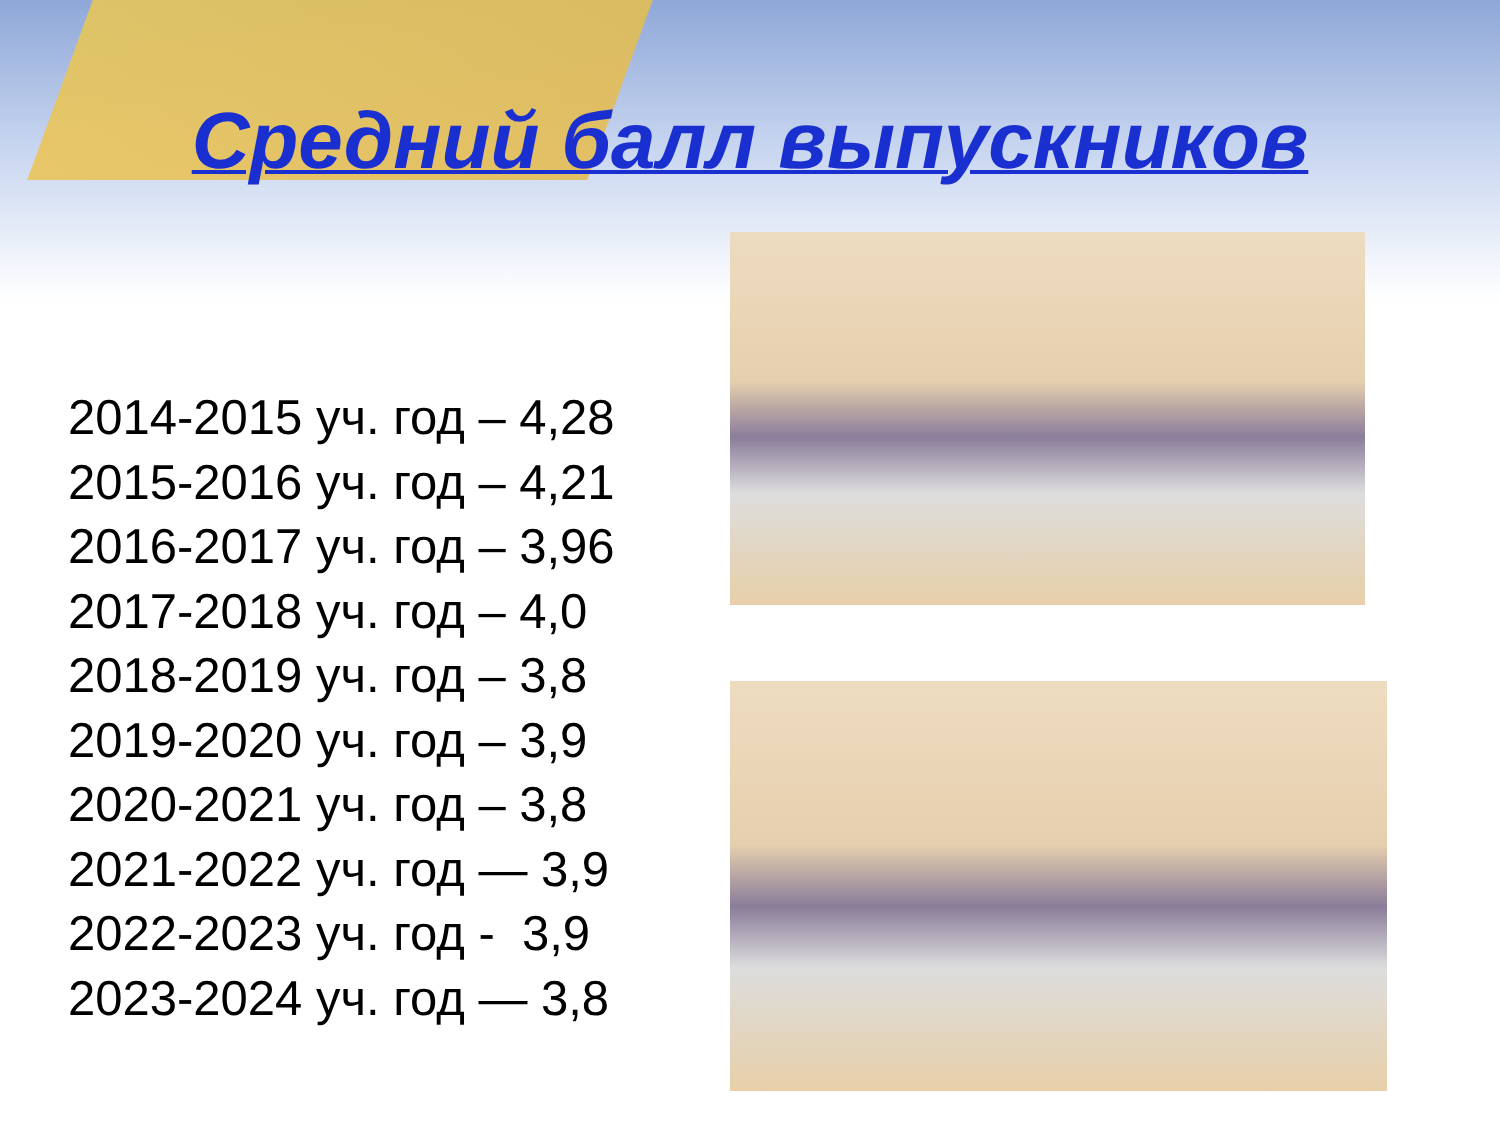Средний балл выпускников
2014-2015 уч. год – 4,28
2015-2016 уч. год – 4,21
2016-2017 уч. год – 3,96
2017-2018 уч. год – 4,0
2018-2019 уч. год – 3,8
2019-2020 уч. год – 3,9
2020-2021 уч. год – 3,8
2021-2022 уч. год — 3,9
2022-2023 уч. год - 3,9
2023-2024 уч. год — 3,8